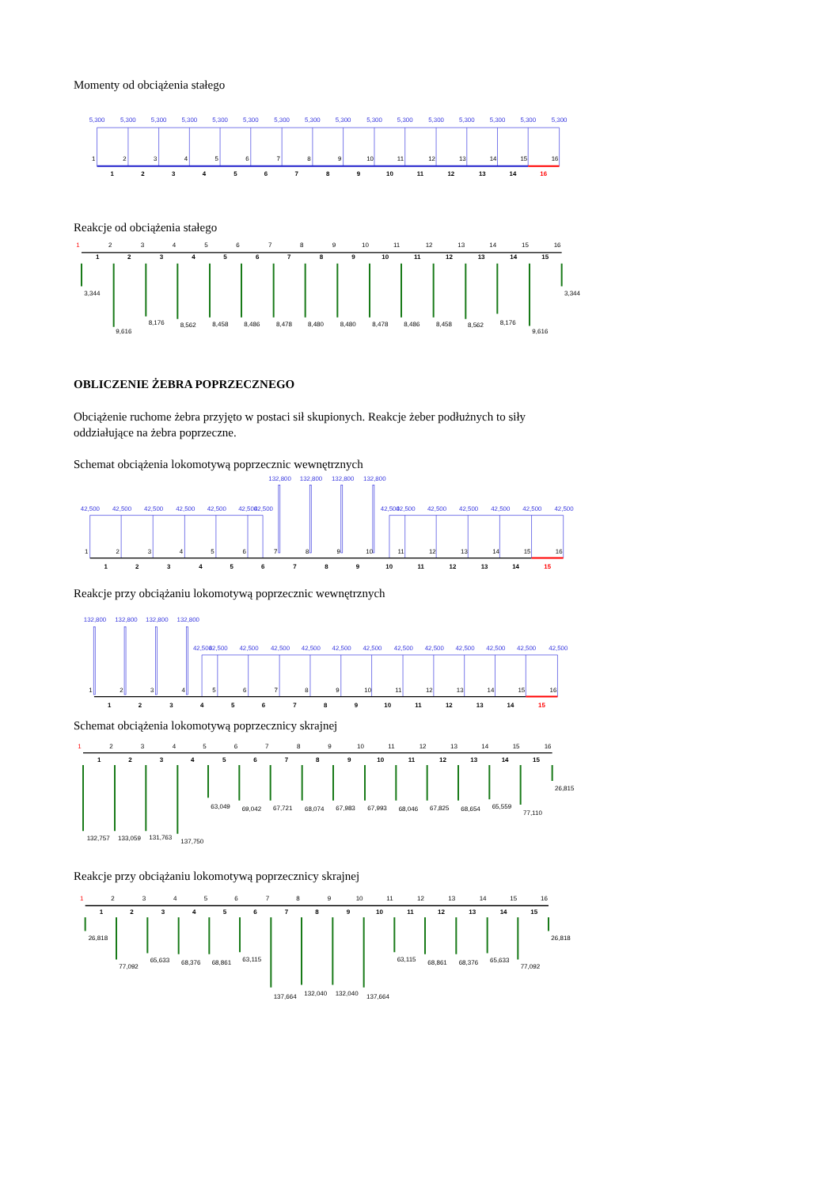Momenty od obciążenia stałego
5,300
5,300
5,300
5,300
5,300
5,300
5,300
5,300
5,300
5,300
5,300
5,300
5,300
5,300
5,300
5,300
1
2
3
4
5
6
7
8
9
10
11
12
13
14
15
16
1
2
3
4
5
6
7
8
9
10
11
12
13
14
16
Reakcje od obciążenia stałego
1
2
3
4
5
6
7
8
9
10
11
12
13
14
15
16
1
2
3
4
5
6
7
8
9
10
11
12
13
14
15
3,344
9,616
8,176
8,562
8,458
8,486
8,478
8,480
8,480
8,478
8,486
8,458
8,562
8,176
9,616
3,344
OBLICZENIE ŻEBRA POPRZECZNEGO
Obciążenie ruchome żebra przyjęto w postaci sił skupionych. Reakcje żeber podłużnych to siły oddziałujące na żebra poprzeczne.
Schemat obciążenia lokomotywą poprzecznic wewnętrznych
132,800
132,800
132,800
132,800
42,500
42,500
42,500
42,500
42,500
42,500
42,500
42,500
42,500
42,500
42,500
42,500
42,500
42,500
1
2
3
4
5
6
7
8
9
10
11
12
13
14
15
16
1
2
3
4
5
6
7
8
9
10
11
12
13
14
15
Reakcje przy obciążaniu lokomotywą poprzecznic wewnętrznych
132,800
132,800
132,800
132,800
42,500
42,500
42,500
42,500
42,500
42,500
42,500
42,500
42,500
42,500
42,500
42,500
42,500
1
2
3
4
5
6
7
8
9
10
11
12
13
14
15
16
1
2
3
4
5
6
7
8
9
10
11
12
13
14
15
Schemat obciążenia lokomotywą poprzecznicy skrajnej
1
2
3
4
5
6
7
8
9
10
11
12
13
14
15
16
1
2
3
4
5
6
7
8
9
10
11
12
13
14
15
132,757
133,059
131,763
137,750
63,049
69,042
67,721
68,074
67,983
67,993
68,046
67,825
68,654
65,559
77,110
26,815
Reakcje przy obciążaniu lokomotywą poprzecznicy skrajnej
1
2
3
4
5
6
7
8
9
10
11
12
13
14
15
16
1
2
3
4
5
6
7
8
9
10
11
12
13
14
15
26,818
77,092
65,633
68,376
68,861
63,115
137,664
132,040
132,040
137,664
63,115
68,861
68,376
65,633
77,092
26,818